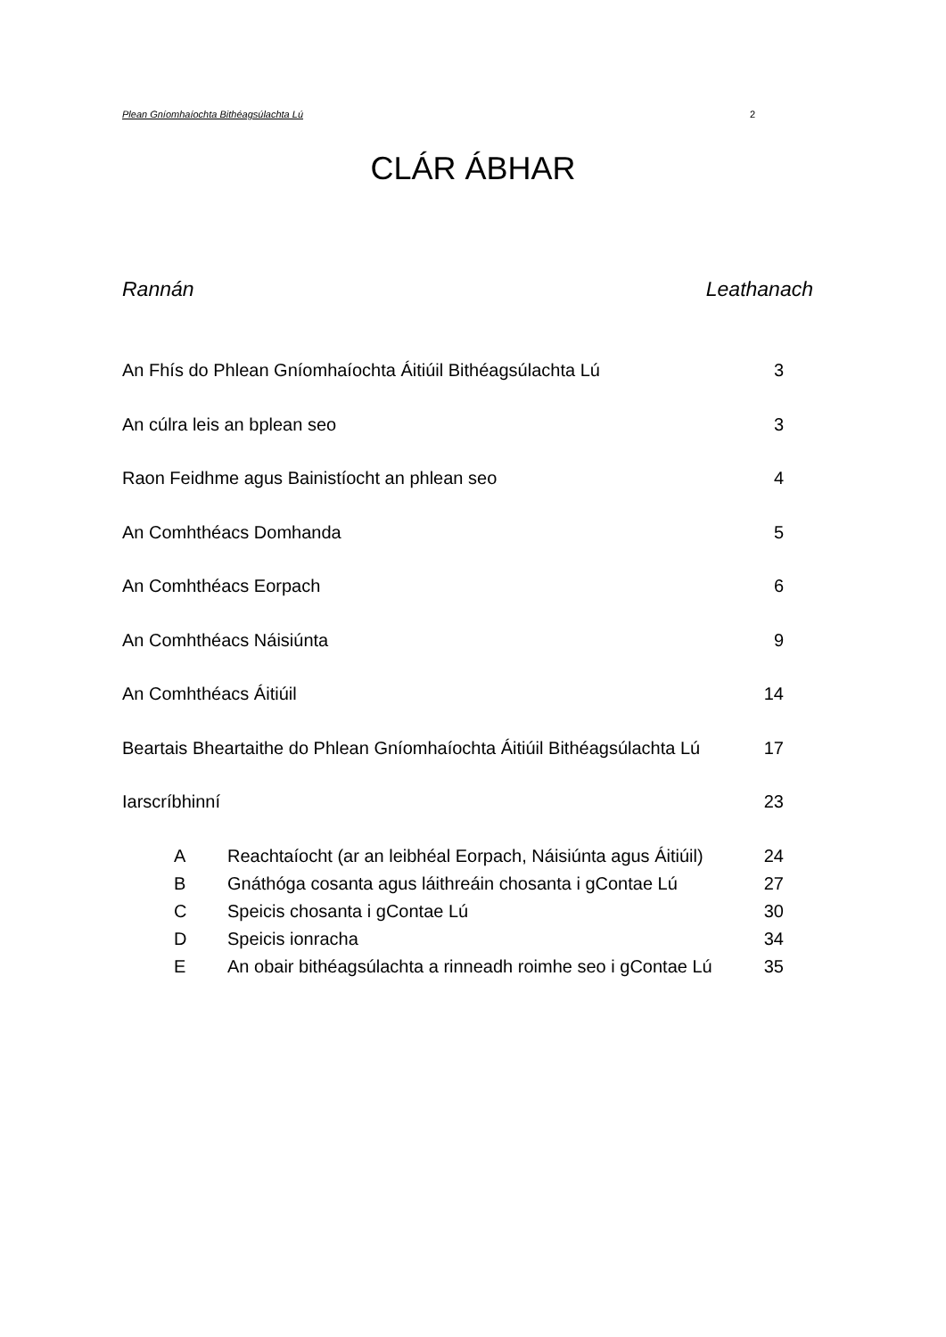Plean Gníomhaíochta Bithéagsúlachta Lú 2
CLÁR ÁBHAR
Rannán Leathanach
An Fhís do Phlean Gníomhaíochta Áitiúil Bithéagsúlachta Lú 3
An cúlra leis an bplean seo 3
Raon Feidhme agus Bainistíocht an phlean seo 4
An Comhthéacs Domhanda 5
An Comhthéacs Eorpach 6
An Comhthéacs Náisiúnta 9
An Comhthéacs Áitiúil 14
Beartais Bheartaithe do Phlean Gníomhaíochta Áitiúil Bithéagsúlachta Lú 17
Iarscríbhinní 23
A Reachtaíocht (ar an leibhéal Eorpach, Náisiúnta agus Áitiúil) 24
B Gnáthóga cosanta agus láithreáin chosanta i gContae Lú 27
C Speicis chosanta i gContae Lú 30
D Speicis ionracha 34
E An obair bithéagsúlachta a rinneadh roimhe seo i gContae Lú 35